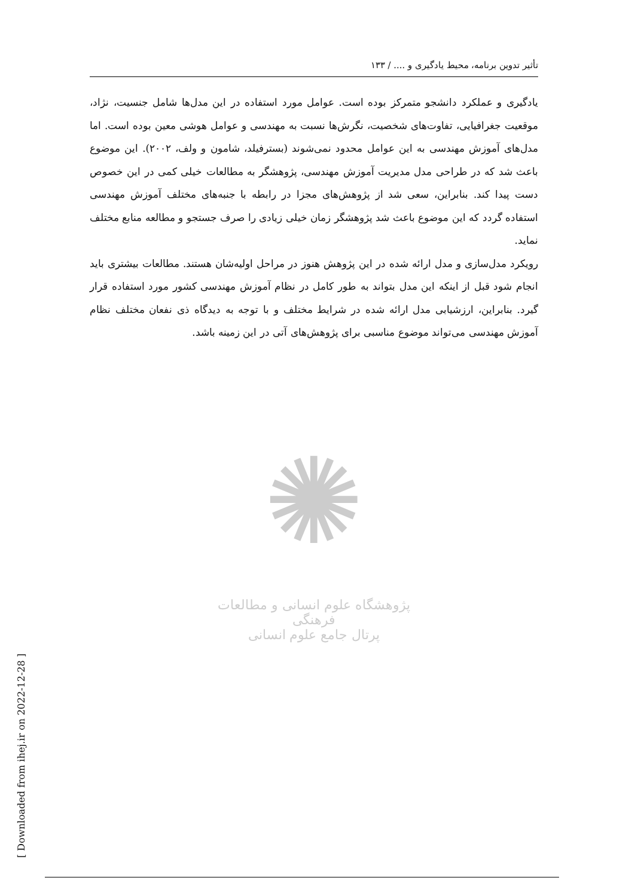تأثیر تدوین برنامه، محیط یادگیری و .... / ۱۳۳
یادگیری و عملکرد دانشجو متمرکز بوده است. عوامل مورد استفاده در این مدل‌ها شامل جنسیت، نژاد، موقعیت جغرافیایی، تفاوت‌های شخصیت، نگرش‌ها نسبت به مهندسی و عوامل هوشی معین بوده است. اما مدل‌های آموزش مهندسی به این عوامل محدود نمی‌شوند (بسترفیلد، شامون و ولف، ۲۰۰۲). این موضوع باعث شد که در طراحی مدل مدیریت آموزش مهندسی، پژوهشگر به مطالعات خیلی کمی در این خصوص دست پیدا کند. بنابراین، سعی شد از پژوهش‌های مجزا در رابطه با جنبه‌های مختلف آموزش مهندسی استفاده گردد که این موضوع باعث شد پژوهشگر زمان خیلی زیادی را صرف جستجو و مطالعه منابع مختلف نماید.
رویکرد مدل‌سازی و مدل ارائه شده در این پژوهش هنوز در مراحل اولیه‌شان هستند. مطالعات بیشتری باید انجام شود قبل از اینکه این مدل بتواند به طور کامل در نظام آموزش مهندسی کشور مورد استفاده قرار گیرد. بنابراین، ارزشیابی مدل ارائه شده در شرایط مختلف و با توجه به دیدگاه ذی نفعان مختلف نظام آموزش مهندسی می‌تواند موضوع مناسبی برای پژوهش‌های آتی در این زمینه باشد.
✺
پژوهشگاه علوم انسانی و مطالعات فرهنگی
پرتال جامع علوم انسانی
[ Downloaded from ihej.ir on 2022-12-28 ]